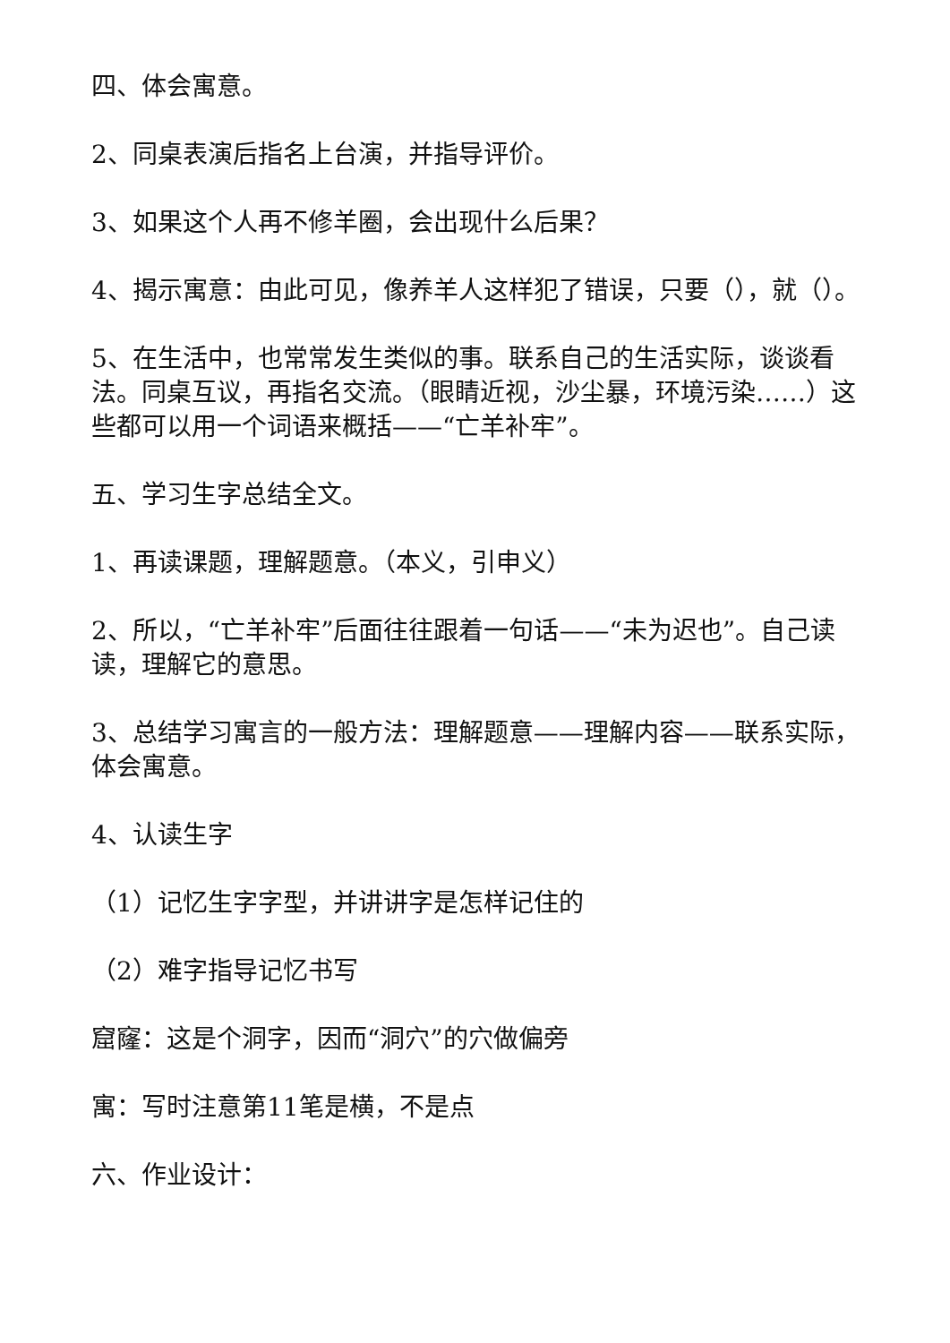四、体会寓意。
2、同桌表演后指名上台演，并指导评价。
3、如果这个人再不修羊圈，会出现什么后果？
4、揭示寓意：由此可见，像养羊人这样犯了错误，只要（），就（）。
5、在生活中，也常常发生类似的事。联系自己的生活实际，谈谈看法。同桌互议，再指名交流。（眼睛近视，沙尘暴，环境污染……）这些都可以用一个词语来概括——“亡羊补牢”。
五、学习生字总结全文。
1、再读课题，理解题意。（本义，引申义）
2、所以，“亡羊补牢”后面往往跟着一句话——“未为迟也”。自己读读，理解它的意思。
3、总结学习寓言的一般方法：理解题意——理解内容——联系实际，体会寓意。
4、认读生字
（1）记忆生字字型，并讲讲字是怎样记住的
（2）难字指导记忆书写
窟窿：这是个洞字，因而“洞穴”的穴做偏旁
寓：写时注意第11笔是横，不是点
六、作业设计：